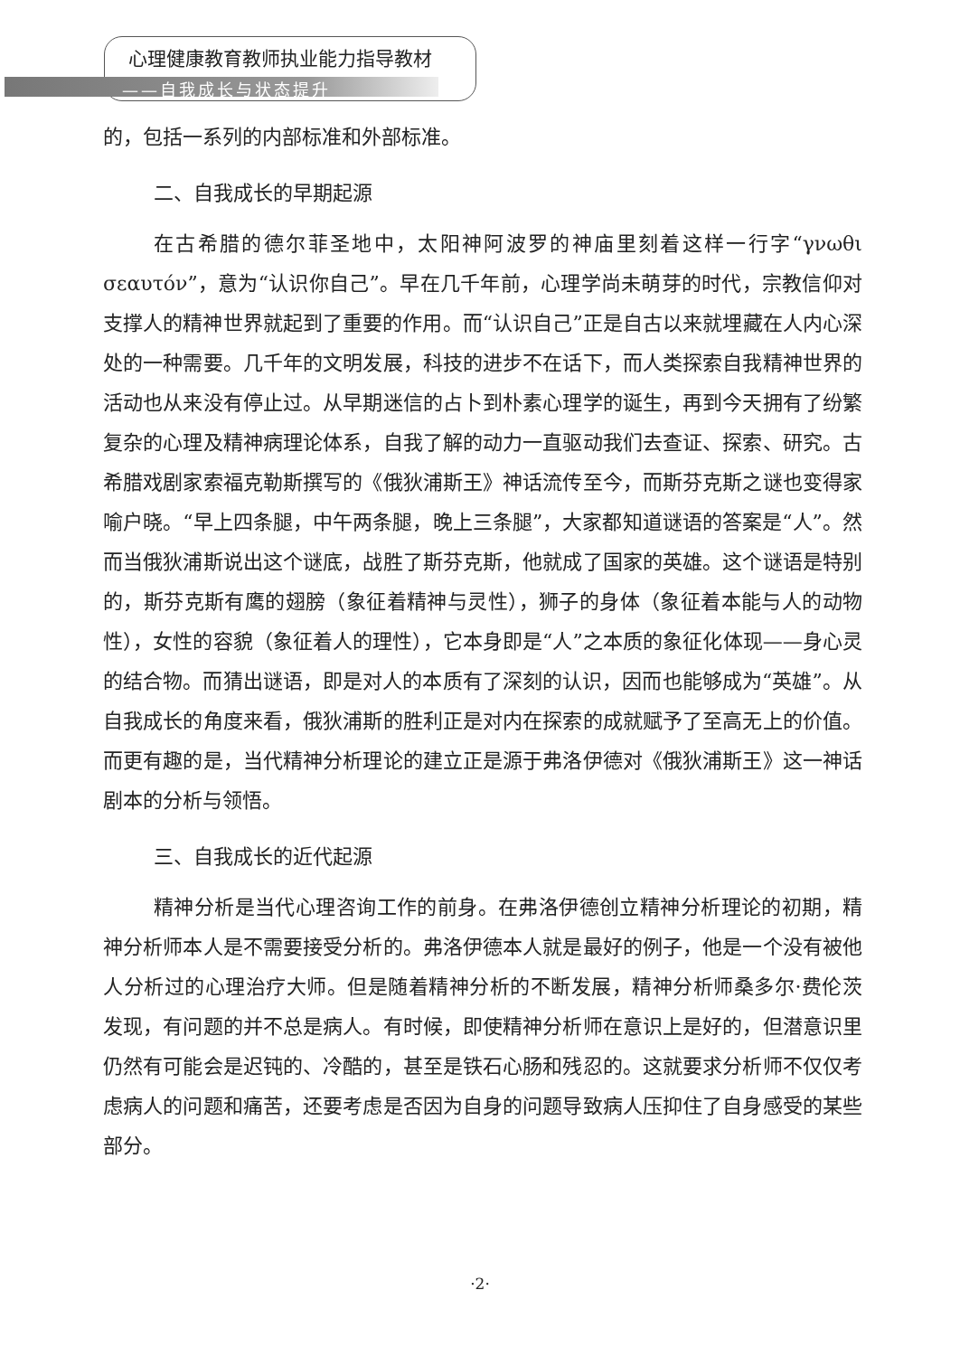心理健康教育教师执业能力指导教材
——自我成长与状态提升
的，包括一系列的内部标准和外部标准。
二、自我成长的早期起源
在古希腊的德尔菲圣地中，太阳神阿波罗的神庙里刻着这样一行字“γνωθι σεαυτόν”，意为“认识你自己”。早在几千年前，心理学尚未萌芽的时代，宗教信仰对支撑人的精神世界就起到了重要的作用。而“认识自己”正是自古以来就埋藏在人内心深处的一种需要。几千年的文明发展，科技的进步不在话下，而人类探索自我精神世界的活动也从来没有停止过。从早期迷信的占卜到朴素心理学的诞生，再到今天拥有了纷繁复杂的心理及精神病理论体系，自我了解的动力一直驱动我们去查证、探索、研究。古希腊戏剧家索福克勒斯撰写的《俄狄浦斯王》神话流传至今，而斯芬克斯之谜也变得家喻户晓。“早上四条腿，中午两条腿，晚上三条腿”，大家都知道谜语的答案是“人”。然而当俄狄浦斯说出这个谜底，战胜了斯芬克斯，他就成了国家的英雄。这个谜语是特别的，斯芬克斯有鹰的翅膀（象征着精神与灵性），狮子的身体（象征着本能与人的动物性），女性的容貌（象征着人的理性），它本身即是“人”之本质的象征化体现——身心灵的结合物。而猜出谜语，即是对人的本质有了深刻的认识，因而也能够成为“英雄”。从自我成长的角度来看，俄狄浦斯的胜利正是对内在探索的成就赋予了至高无上的价值。而更有趣的是，当代精神分析理论的建立正是源于弗洛伊德对《俄狄浦斯王》这一神话剧本的分析与领悟。
三、自我成长的近代起源
精神分析是当代心理咨询工作的前身。在弗洛伊德创立精神分析理论的初期，精神分析师本人是不需要接受分析的。弗洛伊德本人就是最好的例子，他是一个没有被他人分析过的心理治疗大师。但是随着精神分析的不断发展，精神分析师桑多尔·费伦茨发现，有问题的并不总是病人。有时候，即使精神分析师在意识上是好的，但潜意识里仍然有可能会是迟钝的、冷酷的，甚至是铁石心肠和残忍的。这就要求分析师不仅仅考虑病人的问题和痛苦，还要考虑是否因为自身的问题导致病人压抑住了自身感受的某些部分。
·2·